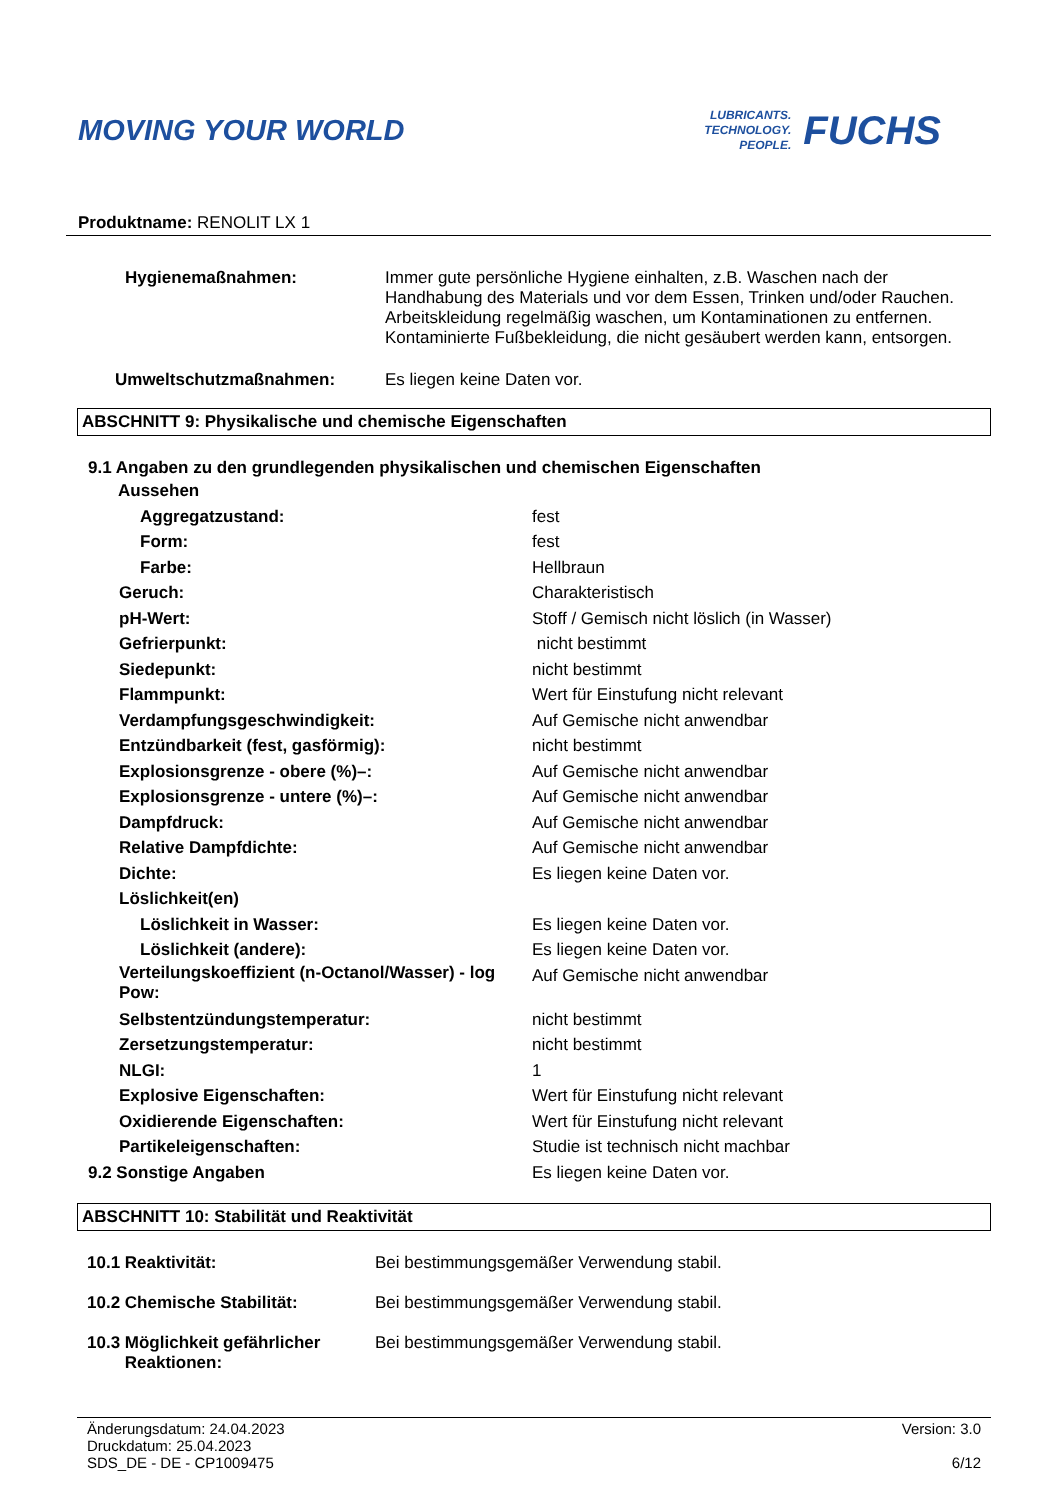MOVING YOUR WORLD
LUBRICANTS.
TECHNOLOGY.
PEOPLE.
FUCHS
Produktname: RENOLIT LX 1
| Hygienemaßnahmen: | Immer gute persönliche Hygiene einhalten, z.B. Waschen nach der Handhabung des Materials und vor dem Essen, Trinken und/oder Rauchen. Arbeitskleidung regelmäßig waschen, um Kontaminationen zu entfernen. Kontaminierte Fußbekleidung, die nicht gesäubert werden kann, entsorgen. |
| Umweltschutzmaßnahmen: | Es liegen keine Daten vor. |
ABSCHNITT 9: Physikalische und chemische Eigenschaften
9.1 Angaben zu den grundlegenden physikalischen und chemischen Eigenschaften
| Aussehen | |
| Aggregatzustand: | fest |
| Form: | fest |
| Farbe: | Hellbraun |
| Geruch: | Charakteristisch |
| pH-Wert: | Stoff / Gemisch nicht löslich (in Wasser) |
| Gefrierpunkt: | nicht bestimmt |
| Siedepunkt: | nicht bestimmt |
| Flammpunkt: | Wert für Einstufung nicht relevant |
| Verdampfungsgeschwindigkeit: | Auf Gemische nicht anwendbar |
| Entzündbarkeit (fest, gasförmig): | nicht bestimmt |
| Explosionsgrenze - obere (%)–: | Auf Gemische nicht anwendbar |
| Explosionsgrenze - untere (%)–: | Auf Gemische nicht anwendbar |
| Dampfdruck: | Auf Gemische nicht anwendbar |
| Relative Dampfdichte: | Auf Gemische nicht anwendbar |
| Dichte: | Es liegen keine Daten vor. |
| Löslichkeit(en) | |
| Löslichkeit in Wasser: | Es liegen keine Daten vor. |
| Löslichkeit (andere): | Es liegen keine Daten vor. |
| Verteilungskoeffizient (n-Octanol/Wasser) - log Pow: | Auf Gemische nicht anwendbar |
| Selbstentzündungstemperatur: | nicht bestimmt |
| Zersetzungstemperatur: | nicht bestimmt |
| NLGI: | 1 |
| Explosive Eigenschaften: | Wert für Einstufung nicht relevant |
| Oxidierende Eigenschaften: | Wert für Einstufung nicht relevant |
| Partikeleigenschaften: | Studie ist technisch nicht machbar |
| 9.2 Sonstige Angaben | Es liegen keine Daten vor. |
ABSCHNITT 10: Stabilität und Reaktivität
| 10.1 Reaktivität: | Bei bestimmungsgemäßer Verwendung stabil. |
| 10.2 Chemische Stabilität: | Bei bestimmungsgemäßer Verwendung stabil. |
| 10.3 Möglichkeit gefährlicher Reaktionen: | Bei bestimmungsgemäßer Verwendung stabil. |
Änderungsdatum: 24.04.2023
Druckdatum: 25.04.2023
SDS_DE - DE - CP1009475
Version: 3.0
6/12